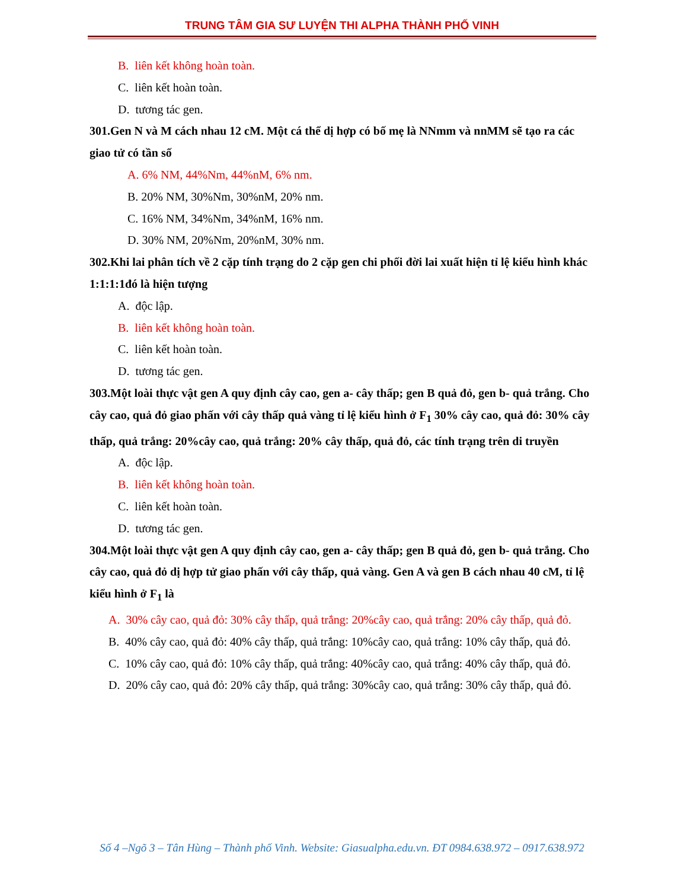TRUNG TÂM GIA SƯ LUYỆN THI ALPHA THÀNH PHỐ VINH
B. liên kết không hoàn toàn.
C. liên kết hoàn toàn.
D. tương tác gen.
301.Gen N và M cách nhau 12 cM. Một cá thể dị hợp có bố mẹ là NNmm và nnMM sẽ tạo ra các giao tử có tần số
A. 6% NM, 44%Nm, 44%nM, 6% nm.
B. 20% NM, 30%Nm, 30%nM, 20% nm.
C. 16% NM, 34%Nm, 34%nM, 16% nm.
D. 30% NM, 20%Nm, 20%nM, 30% nm.
302.Khi lai phân tích về 2 cặp tính trạng do 2 cặp gen chi phối đời lai xuất hiện tỉ lệ kiểu hình khác 1:1:1:1đó là hiện tượng
A. độc lập.
B. liên kết không hoàn toàn.
C. liên kết hoàn toàn.
D. tương tác gen.
303.Một loài thực vật gen A quy định cây cao, gen a- cây thấp; gen B quả đỏ, gen b- quả trắng. Cho cây cao, quả đỏ giao phấn với cây thấp quả vàng tỉ lệ kiểu hình ở F<sub>1</sub> 30% cây cao, quả đỏ: 30% cây thấp, quả trắng: 20%cây cao, quả trắng: 20% cây thấp, quả đỏ, các tính trạng trên di truyền
A. độc lập.
B. liên kết không hoàn toàn.
C. liên kết hoàn toàn.
D. tương tác gen.
304.Một loài thực vật gen A quy định cây cao, gen a- cây thấp; gen B quả đỏ, gen b- quả trắng. Cho cây cao, quả đỏ dị hợp tử giao phấn với cây thấp, quả vàng. Gen A và gen B cách nhau 40 cM, tỉ lệ kiểu hình ở F<sub>1</sub> là
A. 30% cây cao, quả đỏ: 30% cây thấp, quả trắng: 20%cây cao, quả trắng: 20% cây thấp, quả đỏ.
B. 40% cây cao, quả đỏ: 40% cây thấp, quả trắng: 10%cây cao, quả trắng: 10% cây thấp, quả đỏ.
C. 10% cây cao, quả đỏ: 10% cây thấp, quả trắng: 40%cây cao, quả trắng: 40% cây thấp, quả đỏ.
D. 20% cây cao, quả đỏ: 20% cây thấp, quả trắng: 30%cây cao, quả trắng: 30% cây thấp, quả đỏ.
Số 4 –Ngõ 3 – Tân Hùng – Thành phố Vinh. Website: Giasualpha.edu.vn. ĐT 0984.638.972 – 0917.638.972